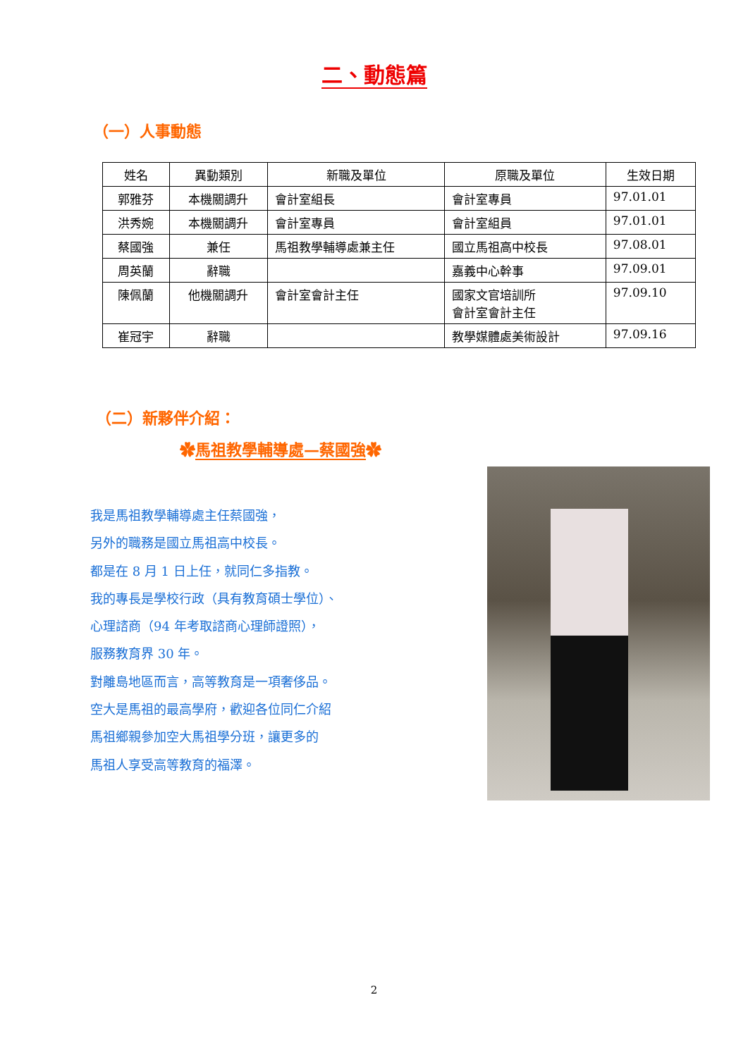二、動態篇
（一）人事動態
| 姓名 | 異動類別 | 新職及單位 | 原職及單位 | 生效日期 |
| --- | --- | --- | --- | --- |
| 郭雅芬 | 本機關調升 | 會計室組長 | 會計室專員 | 97.01.01 |
| 洪秀婉 | 本機關調升 | 會計室專員 | 會計室組員 | 97.01.01 |
| 蔡國強 | 兼任 | 馬祖教學輔導處兼主任 | 國立馬祖高中校長 | 97.08.01 |
| 周英蘭 | 辭職 | | 嘉義中心幹事 | 97.09.01 |
| 陳佩蘭 | 他機關調升 | 會計室會計主任 | 國家文官培訓所 會計室會計主任 | 97.09.10 |
| 崔冠宇 | 辭職 | | 教學媒體處美術設計 | 97.09.16 |
（二）新夥伴介紹：
✿馬祖教學輔導處—蔡國強✿
我是馬祖教學輔導處主任蔡國強，
另外的職務是國立馬祖高中校長。
都是在 8 月 1 日上任，就同仁多指教。
我的專長是學校行政（具有教育碩士學位）、
心理諮商（94 年考取諮商心理師證照），
服務教育界 30 年。
對離島地區而言，高等教育是一項奢侈品。
空大是馬祖的最高學府，歡迎各位同仁介紹
馬祖鄉親參加空大馬祖學分班，讓更多的
馬祖人享受高等教育的福澤。
2